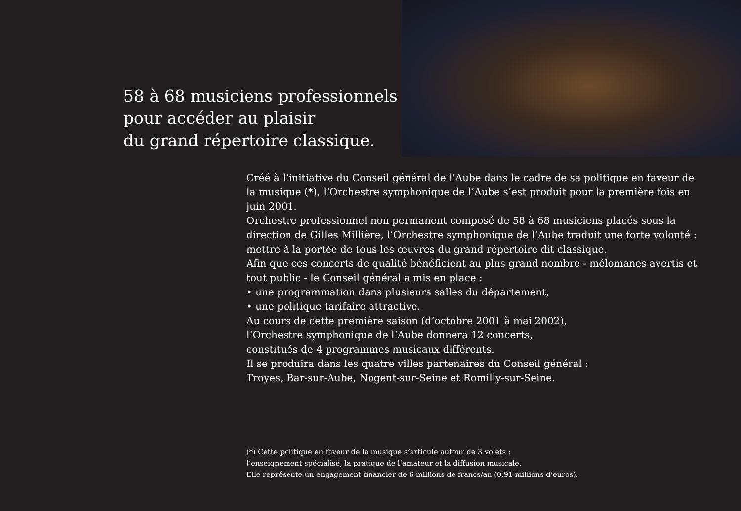58 à 68 musiciens professionnels
pour accéder au plaisir
du grand répertoire classique.
Créé à l’initiative du Conseil général de l’Aube dans le cadre de sa politique en faveur de la musique (*), l’Orchestre symphonique de l’Aube s’est produit pour la première fois en juin 2001.
Orchestre professionnel non permanent composé de 58 à 68 musiciens placés sous la direction de Gilles Millière, l’Orchestre symphonique de l’Aube traduit une forte volonté : mettre à la portée de tous les œuvres du grand répertoire dit classique.
Afin que ces concerts de qualité bénéficient au plus grand nombre - mélomanes avertis et tout public - le Conseil général a mis en place :
• une programmation dans plusieurs salles du département,
• une politique tarifaire attractive.
Au cours de cette première saison (d’octobre 2001 à mai 2002),
l’Orchestre symphonique de l’Aube donnera 12 concerts,
constitués de 4 programmes musicaux différents.
Il se produira dans les quatre villes partenaires du Conseil général :
Troyes, Bar-sur-Aube, Nogent-sur-Seine et Romilly-sur-Seine.
(*) Cette politique en faveur de la musique s’articule autour de 3 volets :
l’enseignement spécialisé, la pratique de l’amateur et la diffusion musicale.
Elle représente un engagement financier de 6 millions de francs/an (0,91 millions d’euros).